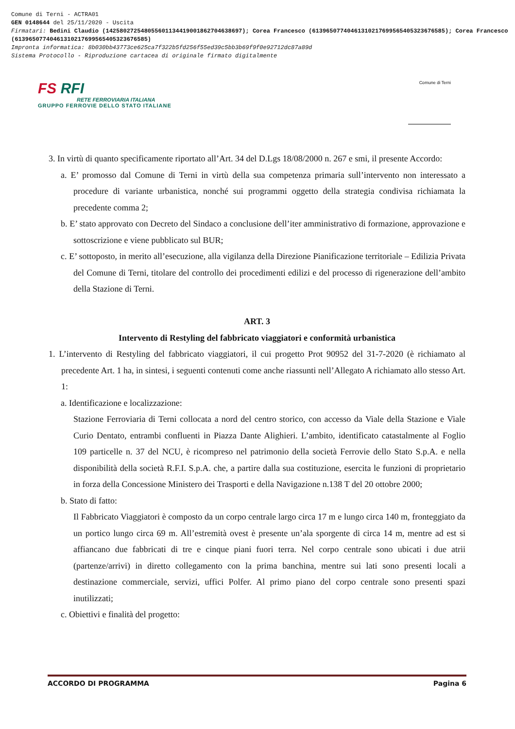Comune di Terni - ACTRA01
GEN 0148644 del 25/11/2020 - Uscita
Firmatari: Bedini Claudio (142580272548055601134419001862704638697); Corea Francesco (61396507740461310217699565405323676585); Corea Francesco (61396507740461310217699565405323676585)
Impronta informatica: 8b030bb43773ce625ca7f322b5fd256f55ed39c5bb3b69f9f0e92712dc87a89d
Sistema Protocollo - Riproduzione cartacea di originale firmato digitalmente
FS RFI
RETE FERROVIARIA ITALIANA
GRUPPO FERROVIE DELLO STATO ITALIANE
Comune di Terni
3. In virtù di quanto specificamente riportato all’Art. 34 del D.Lgs 18/08/2000 n. 267 e smi, il presente Accordo:
a. E’ promosso dal Comune di Terni in virtù della sua competenza primaria sull’intervento non interessato a procedure di variante urbanistica, nonché sui programmi oggetto della strategia condivisa richiamata la precedente comma 2;
b. E’ stato approvato con Decreto del Sindaco a conclusione dell’iter amministrativo di formazione, approvazione e sottoscrizione e viene pubblicato sul BUR;
c. E’ sottoposto, in merito all’esecuzione, alla vigilanza della Direzione Pianificazione territoriale – Edilizia Privata del Comune di Terni, titolare del controllo dei procedimenti edilizi e del processo di rigenerazione dell’ambito della Stazione di Terni.
ART. 3
Intervento di Restyling del fabbricato viaggiatori e conformità urbanistica
1. L’intervento di Restyling del fabbricato viaggiatori, il cui progetto Prot 90952 del 31-7-2020 (è richiamato al precedente Art. 1 ha, in sintesi, i seguenti contenuti come anche riassunti nell’Allegato A richiamato allo stesso Art. 1:
a. Identificazione e localizzazione:
Stazione Ferroviaria di Terni collocata a nord del centro storico, con accesso da Viale della Stazione e Viale Curio Dentato, entrambi confluenti in Piazza Dante Alighieri. L’ambito, identificato catastalmente al Foglio 109 particelle n. 37 del NCU, è ricompreso nel patrimonio della società Ferrovie dello Stato S.p.A. e nella disponibilità della società R.F.I. S.p.A. che, a partire dalla sua costituzione, esercita le funzioni di proprietario in forza della Concessione Ministero dei Trasporti e della Navigazione n.138 T del 20 ottobre 2000;
b. Stato di fatto:
Il Fabbricato Viaggiatori è composto da un corpo centrale largo circa 17 m e lungo circa 140 m, fronteggiato da un portico lungo circa 69 m. All’estremità ovest è presente un’ala sporgente di circa 14 m, mentre ad est si affiancano due fabbricati di tre e cinque piani fuori terra. Nel corpo centrale sono ubicati i due atrii (partenze/arrivi) in diretto collegamento con la prima banchina, mentre sui lati sono presenti locali a destinazione commerciale, servizi, uffici Polfer. Al primo piano del corpo centrale sono presenti spazi inutilizzati;
c. Obiettivi e finalità del progetto:
ACCORDO DI PROGRAMMA Pagina 6